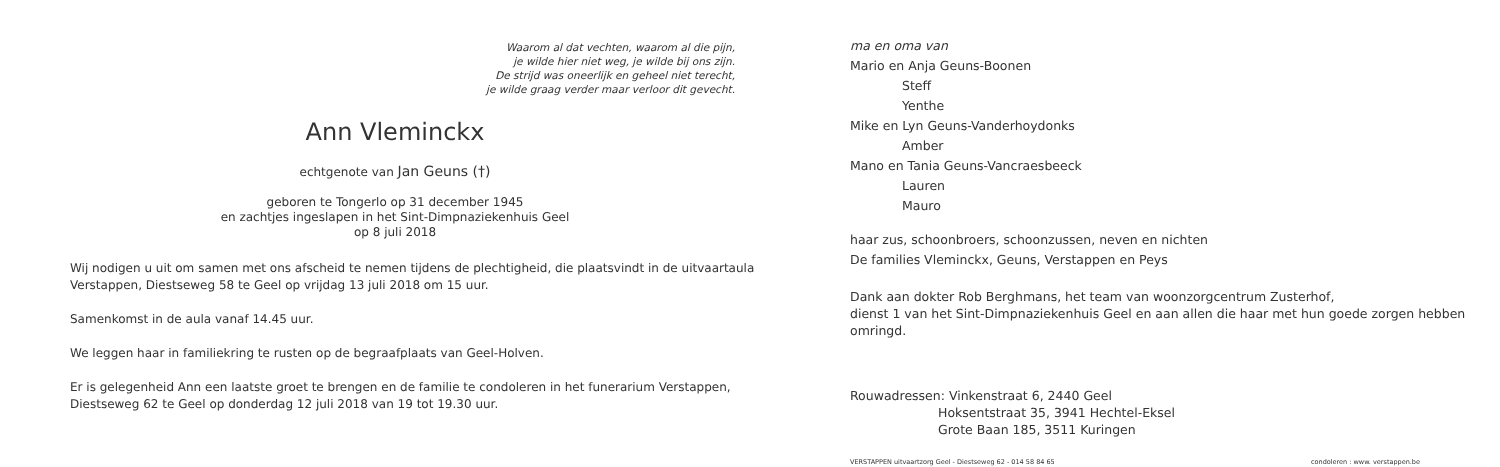Waarom al dat vechten, waarom al die pijn,
je wilde hier niet weg, je wilde bij ons zijn.
De strijd was oneerlijk en geheel niet terecht,
je wilde graag verder maar verloor dit gevecht.
Ann Vleminckx
echtgenote van Jan Geuns (†)
geboren te Tongerlo op 31 december 1945
en zachtjes ingeslapen in het Sint-Dimpnaziekenhuis Geel
op 8 juli 2018
Wij nodigen u uit om samen met ons afscheid te nemen tijdens de plechtigheid, die plaatsvindt in de uitvaartaula
Verstappen, Diestseweg 58 te Geel op vrijdag 13 juli 2018 om 15 uur.
Samenkomst in de aula vanaf 14.45 uur.
We leggen haar in familiekring te rusten op de begraafplaats van Geel-Holven.
Er is gelegenheid Ann een laatste groet te brengen en de familie te condoleren in het funerarium Verstappen,
Diestseweg 62 te Geel op donderdag 12 juli 2018 van 19 tot 19.30 uur.
ma en oma van
Mario en Anja Geuns-Boonen
Steff
Yenthe
Mike en Lyn Geuns-Vanderhoydonks
Amber
Mano en Tania Geuns-Vancraesbeeck
Lauren
Mauro
haar zus, schoonbroers, schoonzussen, neven en nichten
De families Vleminckx, Geuns, Verstappen en Peys
Dank aan dokter Rob Berghmans, het team van woonzorgcentrum Zusterhof,
dienst 1 van het Sint-Dimpnaziekenhuis Geel en aan allen die haar met hun goede zorgen hebben omringd.
Rouwadressen: Vinkenstraat 6, 2440 Geel
Hoksentstraat 35, 3941 Hechtel-Eksel
Grote Baan 185, 3511 Kuringen
VERSTAPPEN uitvaartzorg Geel - Diestseweg 62 - 014 58 84 65 condoleren : www. verstappen.be